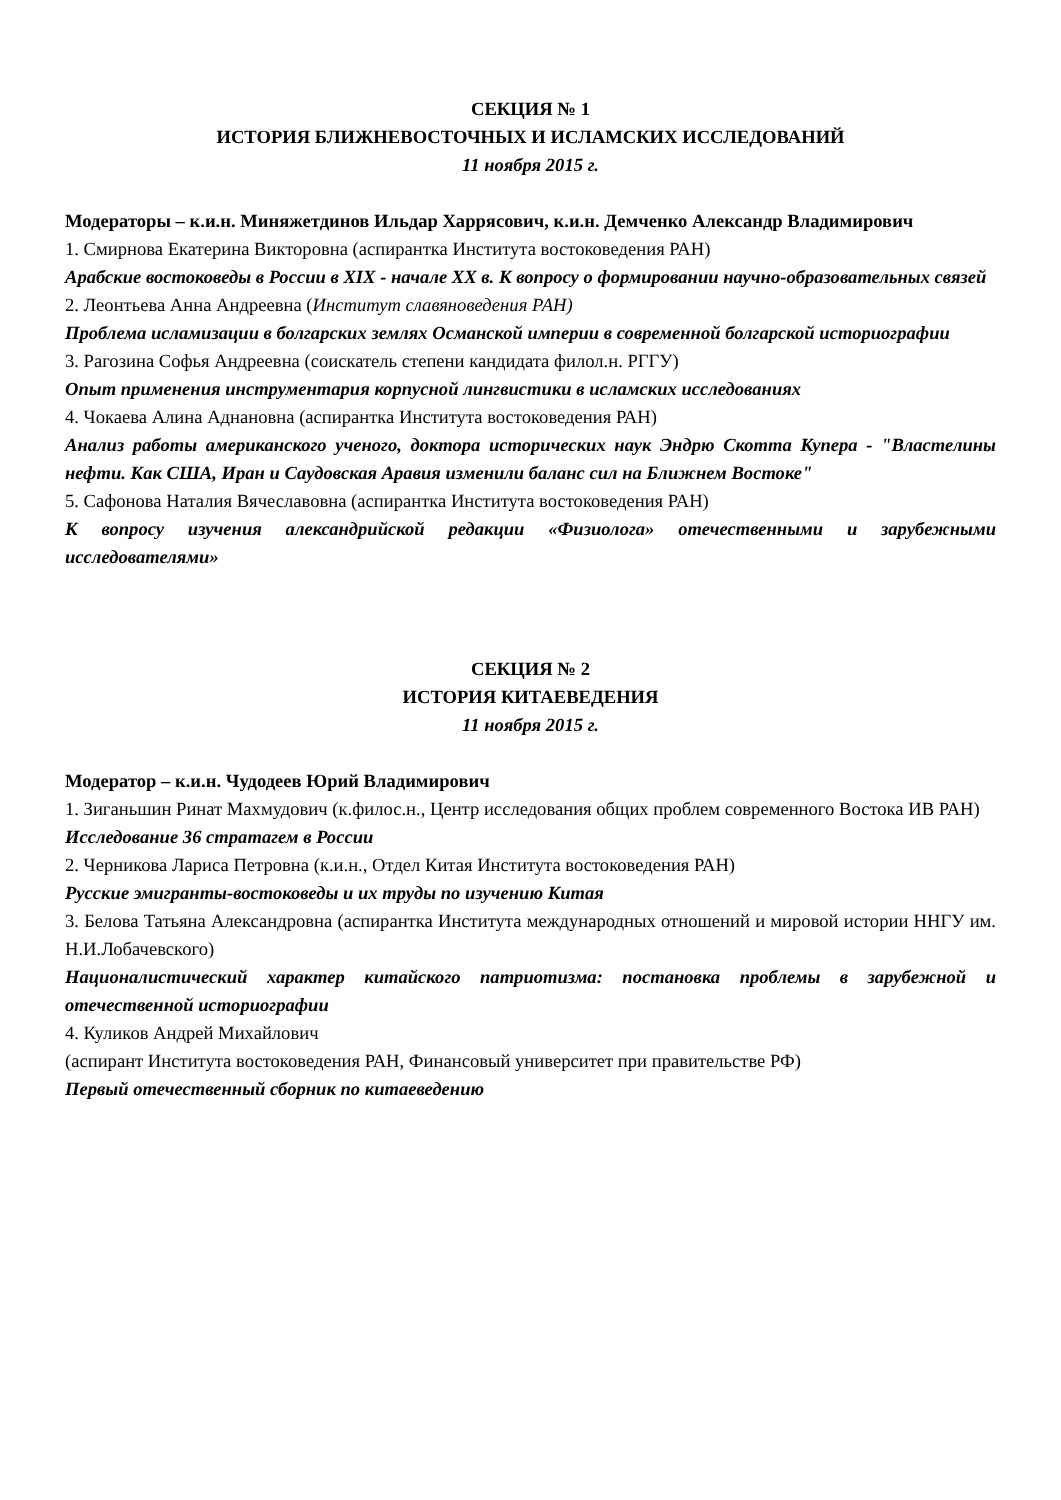СЕКЦИЯ № 1
ИСТОРИЯ БЛИЖНЕВОСТОЧНЫХ И ИСЛАМСКИХ ИССЛЕДОВАНИЙ
11 ноября 2015 г.
Модераторы – к.и.н. Миняжетдинов Ильдар Харрясович, к.и.н. Демченко Александр Владимирович
1. Смирнова Екатерина Викторовна (аспирантка Института востоковедения РАН)
Арабские востоковеды в России в XIX - начале XX в. К вопросу о формировании научно-образовательных связей
2. Леонтьева Анна Андреевна (Институт славяноведения РАН)
Проблема исламизации в болгарских землях Османской империи в современной болгарской историографии
3. Рагозина Софья Андреевна (соискатель степени кандидата филол.н. РГГУ)
Опыт применения инструментария корпусной лингвистики в исламских исследованиях
4. Чокаева Алина Аднановна (аспирантка Института востоковедения РАН)
Анализ работы американского ученого, доктора исторических наук Эндрю Скотта Купера - "Властелины нефти. Как США, Иран и Саудовская Аравия изменили баланс сил на Ближнем Востоке"
5. Сафонова Наталия Вячеславовна (аспирантка Института востоковедения РАН)
К вопросу изучения александрийской редакции «Физиолога» отечественными и зарубежными исследователями»
СЕКЦИЯ № 2
ИСТОРИЯ КИТАЕВЕДЕНИЯ
11 ноября 2015 г.
Модератор – к.и.н. Чудодеев Юрий Владимирович
1. Зиганьшин Ринат Махмудович (к.филос.н., Центр исследования общих проблем современного Востока ИВ РАН)
Исследование 36 стратагем в России
2. Черникова Лариса Петровна (к.и.н., Отдел Китая Института востоковедения РАН)
Русские эмигранты-востоковеды и их труды по изучению Китая
3. Белова Татьяна Александровна (аспирантка Института международных отношений и мировой истории ННГУ им. Н.И.Лобачевского)
Националистический характер китайского патриотизма: постановка проблемы в зарубежной и отечественной историографии
4. Куликов Андрей Михайлович
(аспирант Института востоковедения РАН, Финансовый университет при правительстве РФ)
Первый отечественный сборник по китаеведению